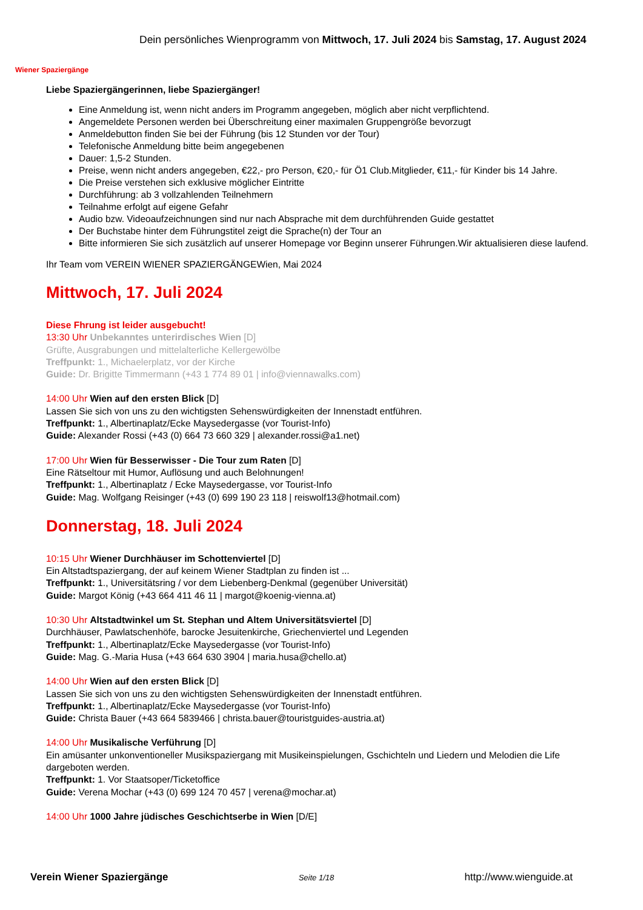Wiener Spaziergänge
Dein persönliches Wienprogramm von Mittwoch, 17. Juli 2024 bis Samstag, 17. August 2024
Liebe Spaziergängerinnen, liebe Spaziergänger!
Eine Anmeldung ist, wenn nicht anders im Programm angegeben, möglich aber nicht verpflichtend.
Angemeldete Personen werden bei Überschreitung einer maximalen Gruppengröße bevorzugt
Anmeldebutton finden Sie bei der Führung (bis 12 Stunden vor der Tour)
Telefonische Anmeldung bitte beim angegebenen
Dauer: 1,5-2 Stunden.
Preise, wenn nicht anders angegeben, €22,- pro Person, €20,- für Ö1 Club.Mitglieder, €11,- für Kinder bis 14 Jahre.
Die Preise verstehen sich exklusive möglicher Eintritte
Durchführung: ab 3 vollzahlenden Teilnehmern
Teilnahme erfolgt auf eigene Gefahr
Audio bzw. Videoaufzeichnungen sind nur nach Absprache mit dem durchführenden Guide gestattet
Der Buchstabe hinter dem Führungstitel zeigt die Sprache(n) der Tour an
Bitte informieren Sie sich zusätzlich auf unserer Homepage vor Beginn unserer Führungen.Wir aktualisieren diese laufend.
Ihr Team vom VEREIN WIENER SPAZIERGÄNGEWien, Mai 2024
Mittwoch, 17. Juli 2024
Diese Fhrung ist leider ausgebucht!
13:30 Uhr Unbekanntes unterirdisches Wien [D]
Grüfte, Ausgrabungen und mittelalterliche Kellergewölbe
Treffpunkt: 1., Michaelerplatz, vor der Kirche
Guide: Dr. Brigitte Timmermann (+43 1 774 89 01 | info@viennawalks.com)
14:00 Uhr Wien auf den ersten Blick [D]
Lassen Sie sich von uns zu den wichtigsten Sehenswürdigkeiten der Innenstadt entführen.
Treffpunkt: 1., Albertinaplatz/Ecke Maysedergasse (vor Tourist-Info)
Guide: Alexander Rossi (+43 (0) 664 73 660 329 | alexander.rossi@a1.net)
17:00 Uhr Wien für Besserwisser - Die Tour zum Raten [D]
Eine Rätseltour mit Humor, Auflösung und auch Belohnungen!
Treffpunkt: 1., Albertinaplatz / Ecke Maysedergasse, vor Tourist-Info
Guide: Mag. Wolfgang Reisinger (+43 (0) 699 190 23 118 | reiswolf13@hotmail.com)
Donnerstag, 18. Juli 2024
10:15 Uhr Wiener Durchhäuser im Schottenviertel [D]
Ein Altstadtspaziergang, der auf keinem Wiener Stadtplan zu finden ist ...
Treffpunkt: 1., Universitätsring / vor dem Liebenberg-Denkmal (gegenüber Universität)
Guide: Margot König (+43 664 411 46 11 | margot@koenig-vienna.at)
10:30 Uhr Altstadtwinkel um St. Stephan und Altem Universitätsviertel [D]
Durchhäuser, Pawlatschenhöfe, barocke Jesuitenkirche, Griechenviertel und Legenden
Treffpunkt: 1., Albertinaplatz/Ecke Maysedergasse (vor Tourist-Info)
Guide: Mag. G.-Maria Husa (+43 664 630 3904 | maria.husa@chello.at)
14:00 Uhr Wien auf den ersten Blick [D]
Lassen Sie sich von uns zu den wichtigsten Sehenswürdigkeiten der Innenstadt entführen.
Treffpunkt: 1., Albertinaplatz/Ecke Maysedergasse (vor Tourist-Info)
Guide: Christa Bauer (+43 664 5839466 | christa.bauer@touristguides-austria.at)
14:00 Uhr Musikalische Verführung [D]
Ein amüsanter unkonventioneller Musikspaziergang mit Musikeinspielungen, Gschichteln und Liedern und Melodien die Life dargeboten werden.
Treffpunkt: 1. Vor Staatsoper/Ticketoffice
Guide: Verena Mochar (+43 (0) 699 124 70 457 | verena@mochar.at)
14:00 Uhr 1000 Jahre jüdisches Geschichtserbe in Wien [D/E]
Verein Wiener Spaziergänge Seite 1/18 http://www.wienguide.at